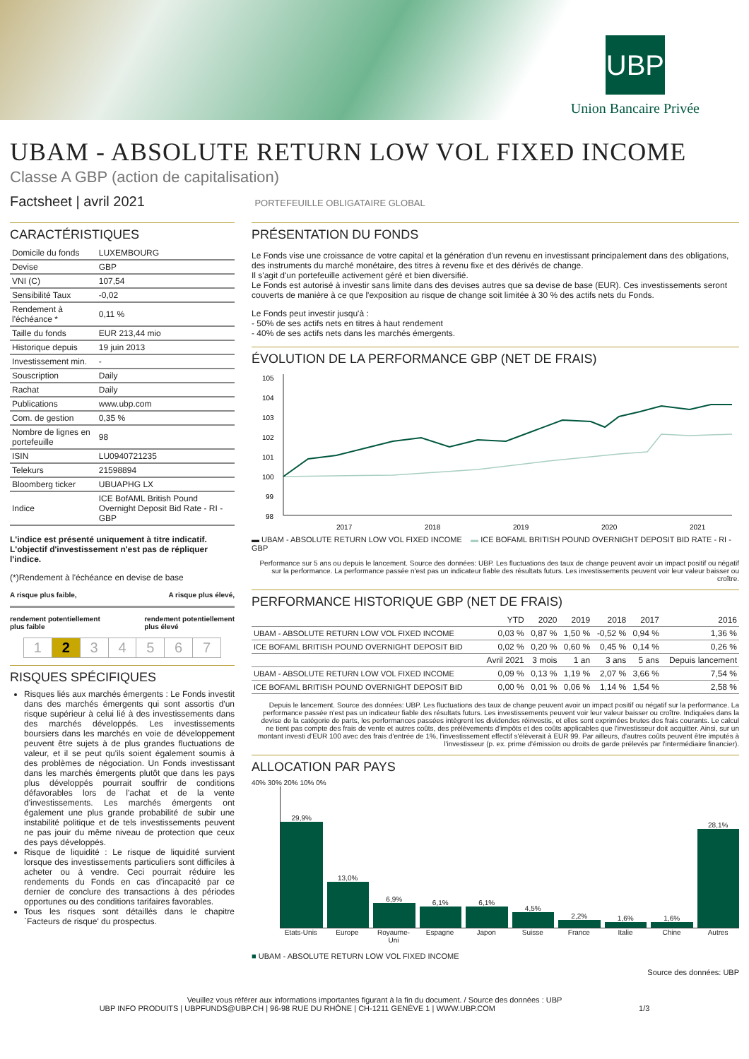UBP
Union Bancaire Privée
UBAM - ABSOLUTE RETURN LOW VOL FIXED INCOME
Classe A GBP (action de capitalisation)
Factsheet | avril 2021 PORTEFEUILLE OBLIGATAIRE GLOBAL
CARACTÉRISTIQUES
| Domicile du fonds | LUXEMBOURG |
| Devise | GBP |
| VNI (C) | 107,54 |
| Sensibilité Taux | -0,02 |
| Rendement à l'échéance * | 0,11 % |
| Taille du fonds | EUR 213,44 mio |
| Historique depuis | 19 juin 2013 |
| Investissement min. | - |
| Souscription | Daily |
| Rachat | Daily |
| Publications | www.ubp.com |
| Com. de gestion | 0,35 % |
| Nombre de lignes en portefeuille | 98 |
| ISIN | LU0940721235 |
| Telekurs | 21598894 |
| Bloomberg ticker | UBUAPHG LX |
| Indice | ICE BofAML British Pound Overnight Deposit Bid Rate - RI - GBP |
L'indice est présenté uniquement à titre indicatif. L'objectif d'investissement n'est pas de répliquer l'indice.
(*)Rendement à l'échéance en devise de base
A risque plus faible, A risque plus élevé,
rendement potentiellement
plus faible rendement potentiellement
plus élevé
| 1 | 2 | 3 | 4 | 5 | 6 | 7 |
RISQUES SPÉCIFIQUES
Risques liés aux marchés émergents : Le Fonds investit dans des marchés émergents qui sont assortis d'un risque supérieur à celui lié à des investissements dans des marchés développés. Les investissements boursiers dans les marchés en voie de développement peuvent être sujets à de plus grandes fluctuations de valeur, et il se peut qu'ils soient également soumis à des problèmes de négociation. Un Fonds investissant dans les marchés émergents plutôt que dans les pays plus développés pourrait souffrir de conditions défavorables lors de l'achat et de la vente d'investissements. Les marchés émergents ont également une plus grande probabilité de subir une instabilité politique et de tels investissements peuvent ne pas jouir du même niveau de protection que ceux des pays développés.
Risque de liquidité : Le risque de liquidité survient lorsque des investissements particuliers sont difficiles à acheter ou à vendre. Ceci pourrait réduire les rendements du Fonds en cas d'incapacité par ce dernier de conclure des transactions à des périodes opportunes ou des conditions tarifaires favorables.
Tous les risques sont détaillés dans le chapitre `Facteurs de risque' du prospectus.
PRÉSENTATION DU FONDS
Le Fonds vise une croissance de votre capital et la génération d'un revenu en investissant principalement dans des obligations, des instruments du marché monétaire, des titres à revenu fixe et des dérivés de change.
Il s'agit d'un portefeuille activement géré et bien diversifié.
Le Fonds est autorisé à investir sans limite dans des devises autres que sa devise de base (EUR). Ces investissements seront couverts de manière à ce que l'exposition au risque de change soit limitée à 30 % des actifs nets du Fonds.
Le Fonds peut investir jusqu'à :
- 50% de ses actifs nets en titres à haut rendement
- 40% de ses actifs nets dans les marchés émergents.
ÉVOLUTION DE LA PERFORMANCE GBP (NET DE FRAIS)
105
104
103
102
101
100
99
98
2017
2018
2019
2020
2021
▬ UBAM - ABSOLUTE RETURN LOW VOL FIXED INCOME ▬ ICE BOFAML BRITISH POUND OVERNIGHT DEPOSIT BID RATE - RI - GBP
Performance sur 5 ans ou depuis le lancement. Source des données: UBP. Les fluctuations des taux de change peuvent avoir un impact positif ou négatif sur la performance. La performance passée n'est pas un indicateur fiable des résultats futurs. Les investissements peuvent voir leur valeur baisser ou croître.
PERFORMANCE HISTORIQUE GBP (NET DE FRAIS)
| | YTD | 2020 | 2019 | 2018 | 2017 | 2016 |
| --- | --- | --- | --- | --- | --- | --- |
| UBAM - ABSOLUTE RETURN LOW VOL FIXED INCOME | 0,03 % | 0,87 % | 1,50 % | -0,52 % | 0,94 % | 1,36 % |
| ICE BOFAML BRITISH POUND OVERNIGHT DEPOSIT BID | 0,02 % | 0,20 % | 0,60 % | 0,45 % | 0,14 % | 0,26 % |
| | Avril 2021 | 3 mois | 1 an | 3 ans | 5 ans | Depuis lancement |
| UBAM - ABSOLUTE RETURN LOW VOL FIXED INCOME | 0,09 % | 0,13 % | 1,19 % | 2,07 % | 3,66 % | 7,54 % |
| ICE BOFAML BRITISH POUND OVERNIGHT DEPOSIT BID | 0,00 % | 0,01 % | 0,06 % | 1,14 % | 1,54 % | 2,58 % |
Depuis le lancement. Source des données: UBP. Les fluctuations des taux de change peuvent avoir un impact positif ou négatif sur la performance. La performance passée n'est pas un indicateur fiable des résultats futurs. Les investissements peuvent voir leur valeur baisser ou croître. Indiquées dans la devise de la catégorie de parts, les performances passées intègrent les dividendes réinvestis, et elles sont exprimées brutes des frais courants. Le calcul ne tient pas compte des frais de vente et autres coûts, des prélèvements d'impôts et des coûts applicables que l'investisseur doit acquitter. Ainsi, sur un montant investi d'EUR 100 avec des frais d'entrée de 1%, l'investissement effectif s'élèverait à EUR 99. Par ailleurs, d'autres coûts peuvent être imputés à l'investisseur (p. ex. prime d'émission ou droits de garde prélevés par l'intermédiaire financier).
ALLOCATION PAR PAYS
40% 30% 20% 10% 0%
29,9%
13,0%
6,9%
6,1%
6,1%
4,5%
2,2%
1,6%
1,6%
28,1%
Etats-Unis Europe Royaume-Uni Espagne Japon Suisse France Italie Chine Autres
■ UBAM - ABSOLUTE RETURN LOW VOL FIXED INCOME
Source des données: UBP
Veuillez vous référer aux informations importantes figurant à la fin du document. / Source des données : UBP
UBP INFO PRODUITS | UBPFUNDS@UBP.CH | 96-98 RUE DU RHÔNE | CH-1211 GENÈVE 1 | WWW.UBP.COM 1/3